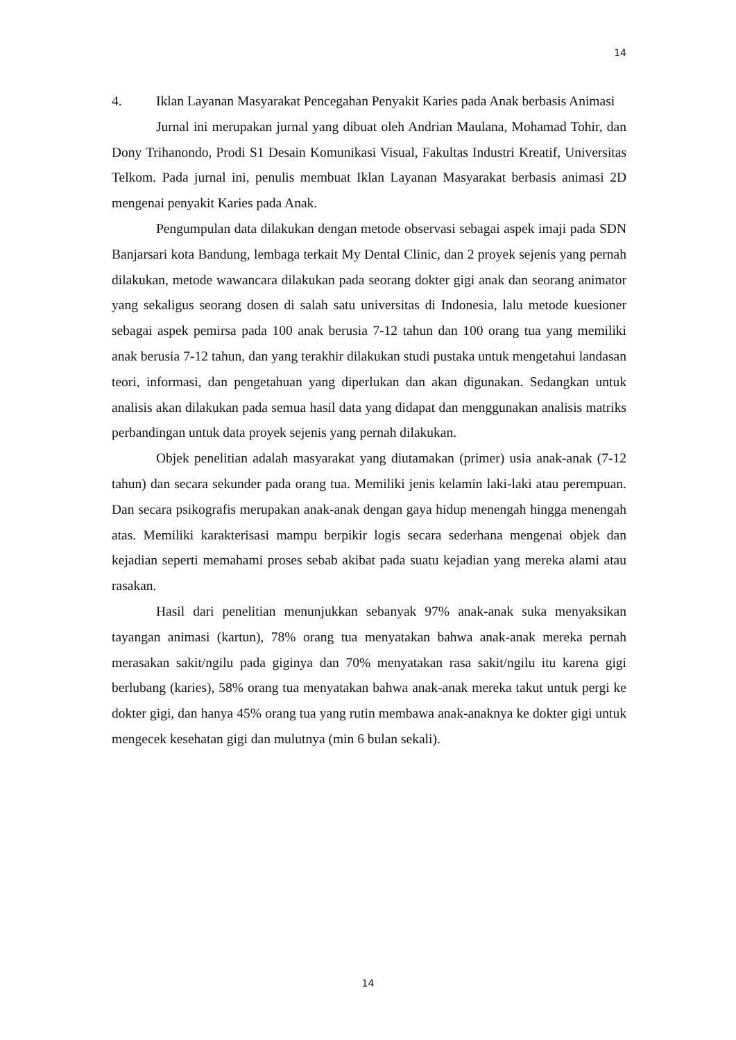14
4. Iklan Layanan Masyarakat Pencegahan Penyakit Karies pada Anak berbasis Animasi
Jurnal ini merupakan jurnal yang dibuat oleh Andrian Maulana, Mohamad Tohir, dan Dony Trihanondo, Prodi S1 Desain Komunikasi Visual, Fakultas Industri Kreatif, Universitas Telkom. Pada jurnal ini, penulis membuat Iklan Layanan Masyarakat berbasis animasi 2D mengenai penyakit Karies pada Anak.
Pengumpulan data dilakukan dengan metode observasi sebagai aspek imaji pada SDN Banjarsari kota Bandung, lembaga terkait My Dental Clinic, dan 2 proyek sejenis yang pernah dilakukan, metode wawancara dilakukan pada seorang dokter gigi anak dan seorang animator yang sekaligus seorang dosen di salah satu universitas di Indonesia, lalu metode kuesioner sebagai aspek pemirsa pada 100 anak berusia 7-12 tahun dan 100 orang tua yang memiliki anak berusia 7-12 tahun, dan yang terakhir dilakukan studi pustaka untuk mengetahui landasan teori, informasi, dan pengetahuan yang diperlukan dan akan digunakan. Sedangkan untuk analisis akan dilakukan pada semua hasil data yang didapat dan menggunakan analisis matriks perbandingan untuk data proyek sejenis yang pernah dilakukan.
Objek penelitian adalah masyarakat yang diutamakan (primer) usia anak-anak (7-12 tahun) dan secara sekunder pada orang tua. Memiliki jenis kelamin laki-laki atau perempuan. Dan secara psikografis merupakan anak-anak dengan gaya hidup menengah hingga menengah atas. Memiliki karakterisasi mampu berpikir logis secara sederhana mengenai objek dan kejadian seperti memahami proses sebab akibat pada suatu kejadian yang mereka alami atau rasakan.
Hasil dari penelitian menunjukkan sebanyak 97% anak-anak suka menyaksikan tayangan animasi (kartun), 78% orang tua menyatakan bahwa anak-anak mereka pernah merasakan sakit/ngilu pada giginya dan 70% menyatakan rasa sakit/ngilu itu karena gigi berlubang (karies), 58% orang tua menyatakan bahwa anak-anak mereka takut untuk pergi ke dokter gigi, dan hanya 45% orang tua yang rutin membawa anak-anaknya ke dokter gigi untuk mengecek kesehatan gigi dan mulutnya (min 6 bulan sekali).
14